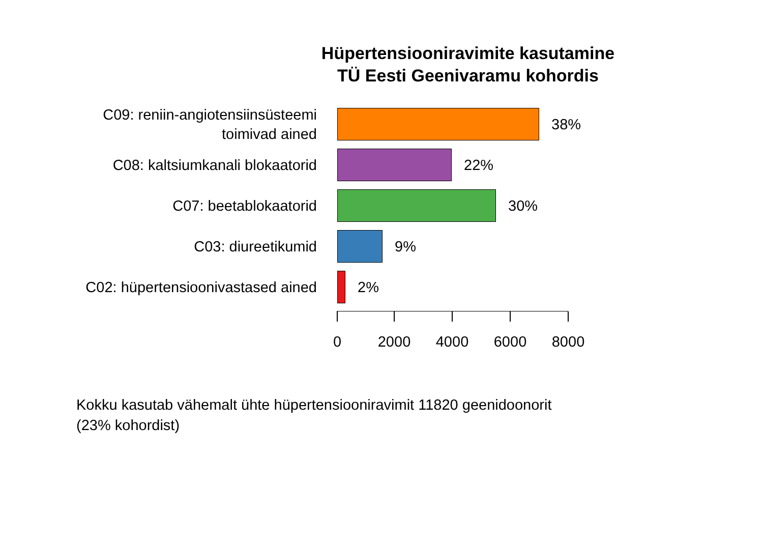Hüpertensiooniravimite kasutamine
TÜ Eesti Geenivaramu kohordis
C09: reniin-angiotensiinsüsteemi
toimivad ained
38%
C08: kaltsiumkanali blokaatorid
22%
C07: beetablokaatorid
30%
C03: diureetikumid
9%
C02: hüpertensioonivastased ained
2%
0 2000 4000 6000 8000
Kokku kasutab vähemalt ühte hüpertensiooniravimit 11820 geenidoonorit
(23% kohordist)